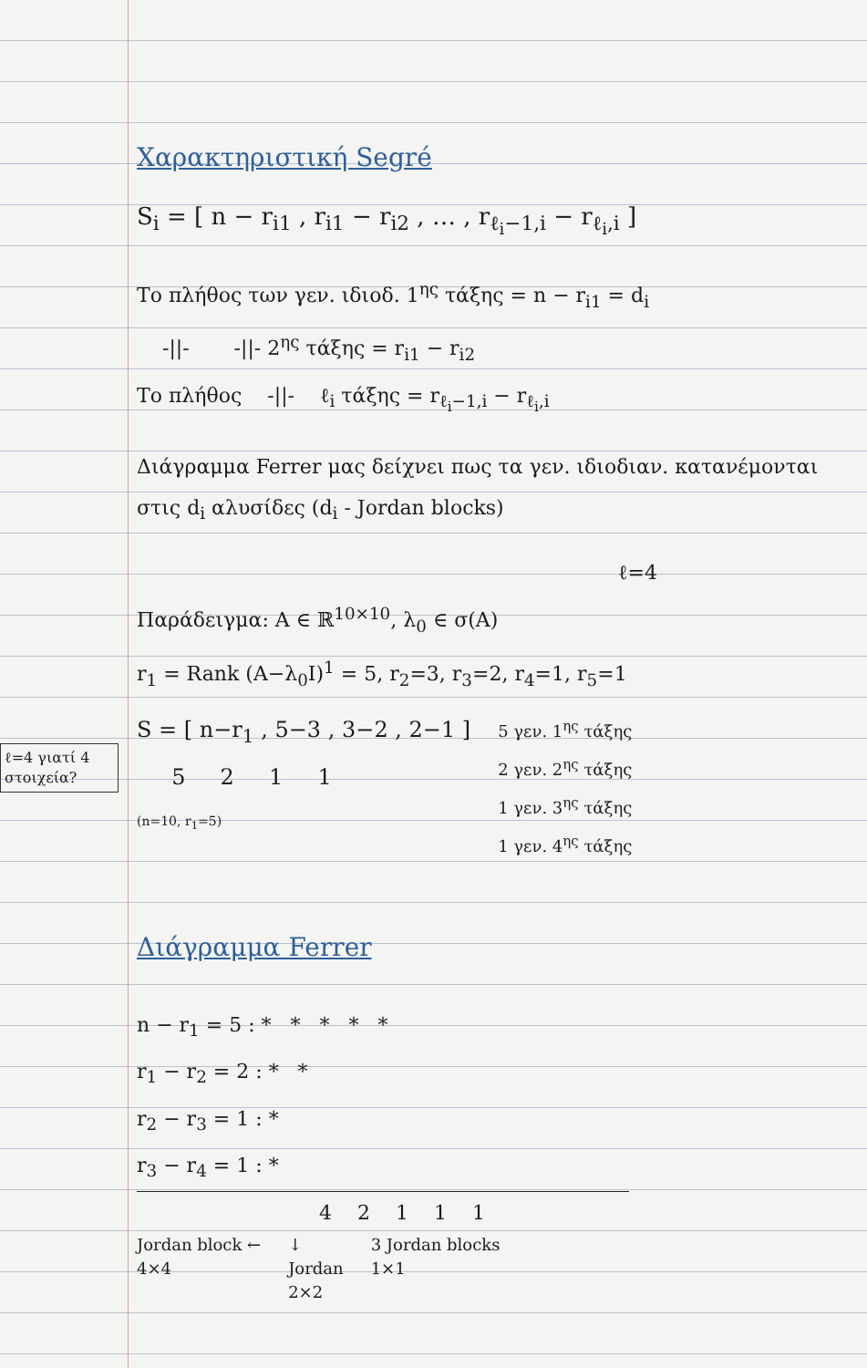ℓ=4 γιατί 4 στοιχεία?
Χαρακτηριστική Segré
S<sub>i</sub> = [ n − r<sub>i1</sub> , r<sub>i1</sub> − r<sub>i2</sub> , … , r<sub>ℓ<sub>i</sub>−1,i</sub> − r<sub>ℓ<sub>i</sub>,i</sub> ]
Το πλήθος των γεν. ιδιοδ. 1<sup>ης</sup> τάξης = n − r<sub>i1</sub> = d<sub>i</sub>
-||- -||- 2<sup>ης</sup> τάξης = r<sub>i1</sub> − r<sub>i2</sub>
Το πλήθος -||- ℓ<sub>i</sub> τάξης = r<sub>ℓ<sub>i</sub>−1,i</sub> − r<sub>ℓ<sub>i</sub>,i</sub>
Διάγραμμα Ferrer μας δείχνει πως τα γεν. ιδιοδιαν. κατανέμονται στις d<sub>i</sub> αλυσίδες (d<sub>i</sub> - Jordan blocks)
ℓ=4
Παράδειγμα: A ∈ ℝ<sup>10×10</sup>, λ<sub>0</sub> ∈ σ(A)
r<sub>1</sub> = Rank (A−λ<sub>0</sub>I)<sup>1</sup> = 5, r<sub>2</sub>=3, r<sub>3</sub>=2, r<sub>4</sub>=1, r<sub>5</sub>=1
S = [ n−r<sub>1</sub> , 5−3 , 3−2 , 2−1 ]
5 2 1 1
(n=10, r<sub>1</sub>=5)
5 γεν. 1<sup>ης</sup> τάξης
2 γεν. 2<sup>ης</sup> τάξης
1 γεν. 3<sup>ης</sup> τάξης
1 γεν. 4<sup>ης</sup> τάξης
Διάγραμμα Ferrer
n − r<sub>1</sub> = 5 : * * * * *
r<sub>1</sub> − r<sub>2</sub> = 2 : * *
r<sub>2</sub> − r<sub>3</sub> = 1 : *
r<sub>3</sub> − r<sub>4</sub> = 1 : *
4 2 1 1 1
Jordan block ←
4×4
↓
Jordan
2×2
3 Jordan blocks
1×1